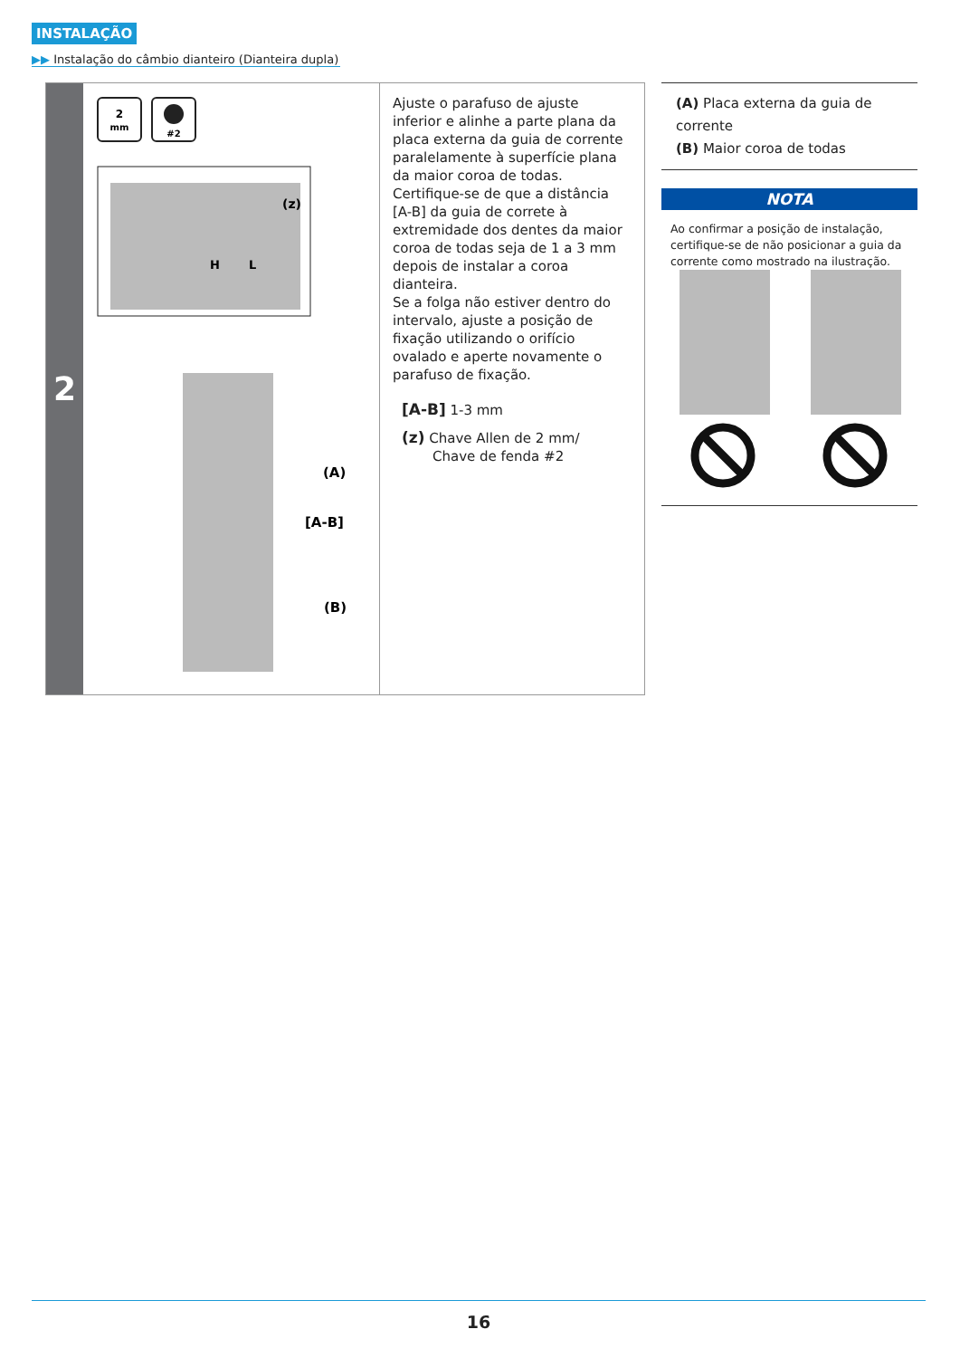INSTALAÇÃO
▶▶ Instalação do câmbio dianteiro (Dianteira dupla)
2
2
mm
#2
(z)
H
L
(A)
[A-B]
(B)
Ajuste o parafuso de ajuste inferior e alinhe a parte plana da placa externa da guia de corrente paralelamente à superfície plana da maior coroa de todas. Certifique-se de que a distância [A-B] da guia de correte à extremidade dos dentes da maior coroa de todas seja de 1 a 3 mm depois de instalar a coroa dianteira.
Se a folga não estiver dentro do intervalo, ajuste a posição de fixação utilizando o orifício ovalado e aperte novamente o parafuso de fixação.
[A-B] 1-3 mm
(z) Chave Allen de 2 mm/
Chave de fenda #2
(A) Placa externa da guia de corrente
(B) Maior coroa de todas
NOTA
Ao confirmar a posição de instalação, certifique-se de não posicionar a guia da corrente como mostrado na ilustração.
16